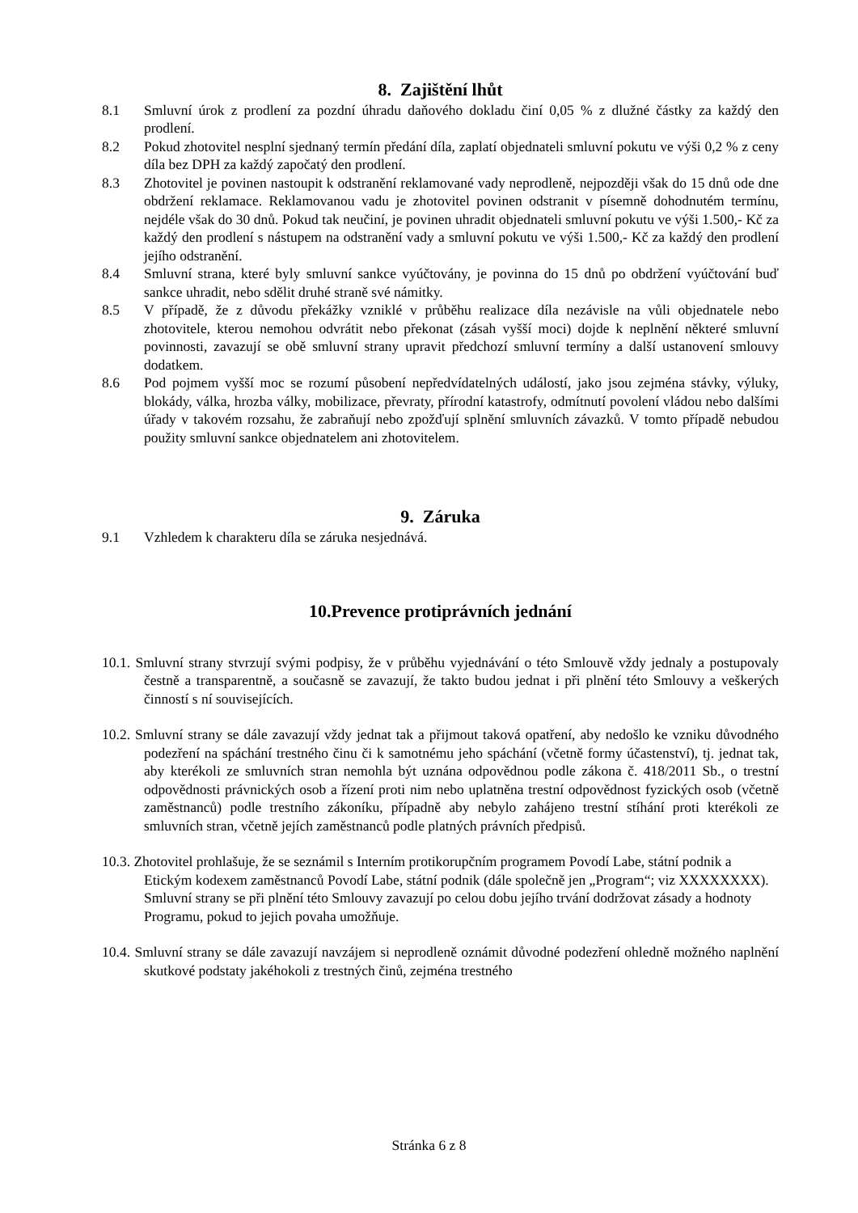8. Zajištění lhůt
8.1 Smluvní úrok z prodlení za pozdní úhradu daňového dokladu činí 0,05 % z dlužné částky za každý den prodlení.
8.2 Pokud zhotovitel nesplní sjednaný termín předání díla, zaplatí objednateli smluvní pokutu ve výši 0,2 % z ceny díla bez DPH za každý započatý den prodlení.
8.3 Zhotovitel je povinen nastoupit k odstranění reklamované vady neprodleně, nejpozději však do 15 dnů ode dne obdržení reklamace. Reklamovanou vadu je zhotovitel povinen odstranit v písemně dohodnutém termínu, nejdéle však do 30 dnů. Pokud tak neučiní, je povinen uhradit objednateli smluvní pokutu ve výši 1.500,- Kč za každý den prodlení s nástupem na odstranění vady a smluvní pokutu ve výši 1.500,- Kč za každý den prodlení jejího odstranění.
8.4 Smluvní strana, které byly smluvní sankce vyúčtovány, je povinna do 15 dnů po obdržení vyúčtování buď sankce uhradit, nebo sdělit druhé straně své námitky.
8.5 V případě, že z důvodu překážky vzniklé v průběhu realizace díla nezávisle na vůli objednatele nebo zhotovitele, kterou nemohou odvrátit nebo překonat (zásah vyšší moci) dojde k neplnění některé smluvní povinnosti, zavazují se obě smluvní strany upravit předchozí smluvní termíny a další ustanovení smlouvy dodatkem.
8.6 Pod pojmem vyšší moc se rozumí působení nepředvídatelných událostí, jako jsou zejména stávky, výluky, blokády, válka, hrozba války, mobilizace, převraty, přírodní katastrofy, odmítnutí povolení vládou nebo dalšími úřady v takovém rozsahu, že zabraňují nebo zpožďují splnění smluvních závazků. V tomto případě nebudou použity smluvní sankce objednatelem ani zhotovitelem.
9. Záruka
9.1 Vzhledem k charakteru díla se záruka nesjednává.
10.Prevence protiprávních jednání
10.1. Smluvní strany stvrzují svými podpisy, že v průběhu vyjednávání o této Smlouvě vždy jednaly a postupovaly čestně a transparentně, a současně se zavazují, že takto budou jednat i při plnění této Smlouvy a veškerých činností s ní souvisejících.
10.2. Smluvní strany se dále zavazují vždy jednat tak a přijmout taková opatření, aby nedošlo ke vzniku důvodného podezření na spáchání trestného činu či k samotnému jeho spáchání (včetně formy účastenství), tj. jednat tak, aby kterékoli ze smluvních stran nemohla být uznána odpovědnou podle zákona č. 418/2011 Sb., o trestní odpovědnosti právnických osob a řízení proti nim nebo uplatněna trestní odpovědnost fyzických osob (včetně zaměstnanců) podle trestního zákoníku, případně aby nebylo zahájeno trestní stíhání proti kterékoli ze smluvních stran, včetně jejích zaměstnanců podle platných právních předpisů.
10.3. Zhotovitel prohlašuje, že se seznámil s Interním protikorupčním programem Povodí Labe, státní podnik a Etickým kodexem zaměstnanců Povodí Labe, státní podnik (dále společně jen „Program“; viz XXXXXXXX). Smluvní strany se při plnění této Smlouvy zavazují po celou dobu jejího trvání dodržovat zásady a hodnoty Programu, pokud to jejich povaha umožňuje.
10.4. Smluvní strany se dále zavazují navzájem si neprodleně oznámit důvodné podezření ohledně možného naplnění skutkové podstaty jakéhokoli z trestných činů, zejména trestného
Stránka 6 z 8